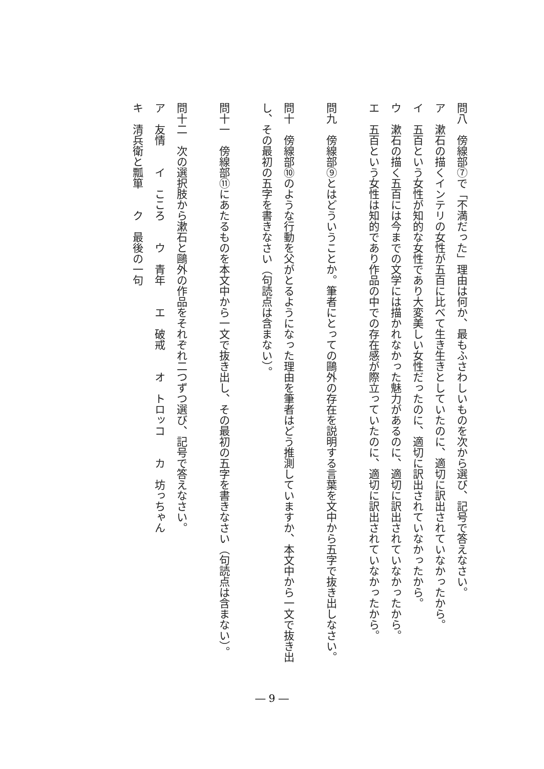問八　傍線部⑦で「不満だった」理由は何か、最もふさわしいものを次から選び、記号で答えなさい。
ア　漱石の描くインテリの女性が五百に比べて生き生きとしていたのに、適切に訳出されていなかったから。
イ　五百という女性が知的な女性であり大変美しい女性だったのに、適切に訳出されていなかったから。
ウ　漱石の描く五百には今までの文学には描かれなかった魅力があるのに、適切に訳出されていなかったから。
エ　五百という女性は知的であり作品の中での存在感が際立っていたのに、適切に訳出されていなかったから。
問九　傍線部⑨とはどういうことか。筆者にとっての鷗外の存在を説明する言葉を文中から五字で抜き出しなさい。
問十　傍線部⑩のような行動を父がとるようになった理由を筆者はどう推測していますか、本文中から一文で抜き出し、その最初の五字を書きなさい（句読点は含まない）。
問十一　傍線部⑪にあたるものを本文中から一文で抜き出し、その最初の五字を書きなさい（句読点は含まない）。
問十二　次の選択肢から漱石と鷗外の作品をそれぞれ二つずつ選び、記号で答えなさい。
ア　友情　　イ　こころ　　ウ　青年　　エ　破戒　　オ　トロッコ　　カ　坊っちゃん
キ　清兵衛と瓢箪　　ク　最後の一句
― 9 ―